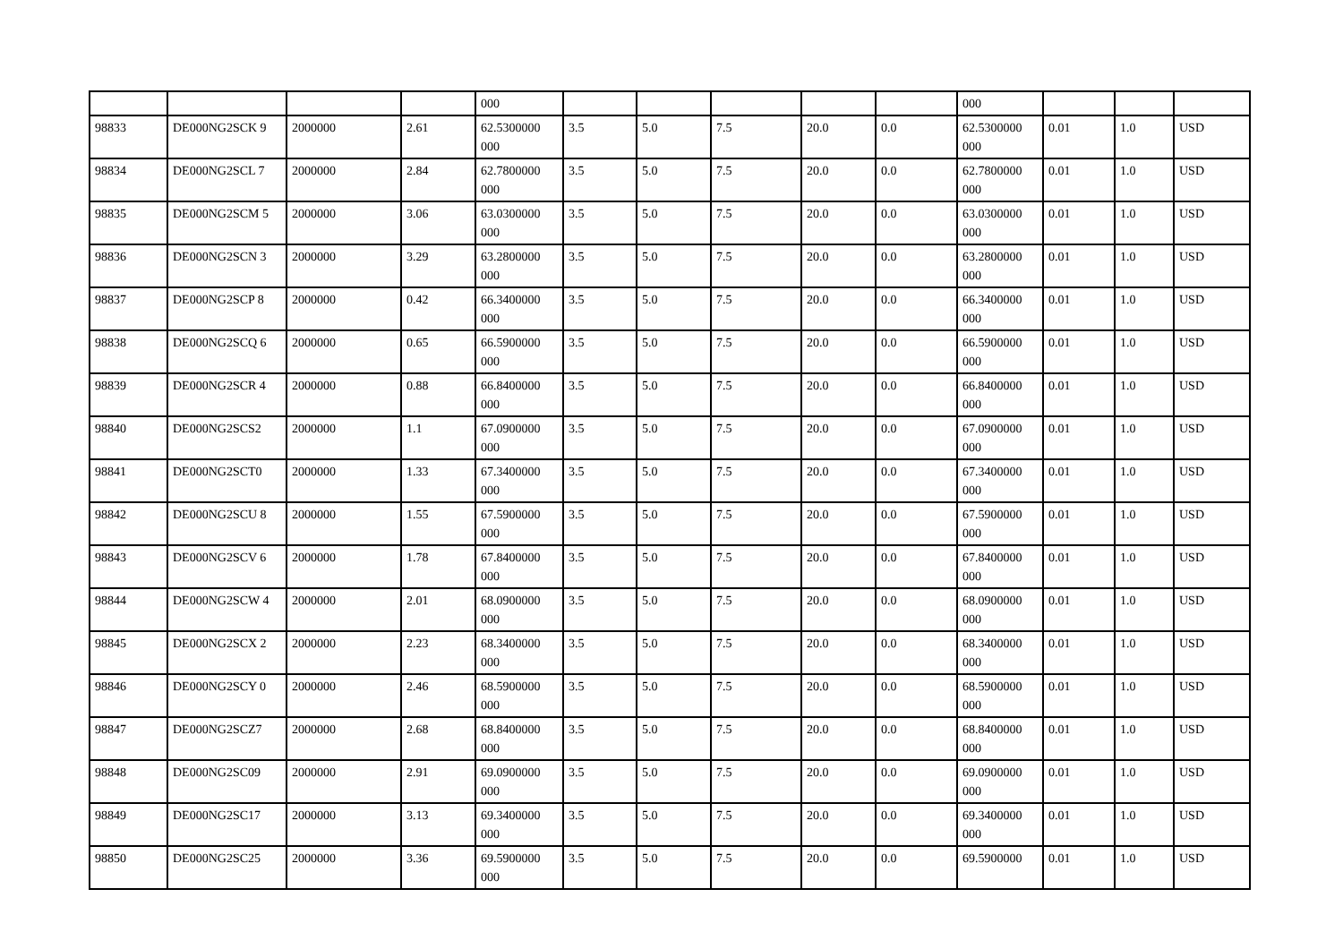| | | | | 000 | | | | | | 000 | | | |
| 98833 | DE000NG2SCK 9 | 2000000 | 2.61 | 62.5300000 000 | 3.5 | 5.0 | 7.5 | 20.0 | 0.0 | 62.5300000 000 | 0.01 | 1.0 | USD |
| 98834 | DE000NG2SCL 7 | 2000000 | 2.84 | 62.7800000 000 | 3.5 | 5.0 | 7.5 | 20.0 | 0.0 | 62.7800000 000 | 0.01 | 1.0 | USD |
| 98835 | DE000NG2SCM 5 | 2000000 | 3.06 | 63.0300000 000 | 3.5 | 5.0 | 7.5 | 20.0 | 0.0 | 63.0300000 000 | 0.01 | 1.0 | USD |
| 98836 | DE000NG2SCN 3 | 2000000 | 3.29 | 63.2800000 000 | 3.5 | 5.0 | 7.5 | 20.0 | 0.0 | 63.2800000 000 | 0.01 | 1.0 | USD |
| 98837 | DE000NG2SCP 8 | 2000000 | 0.42 | 66.3400000 000 | 3.5 | 5.0 | 7.5 | 20.0 | 0.0 | 66.3400000 000 | 0.01 | 1.0 | USD |
| 98838 | DE000NG2SCQ 6 | 2000000 | 0.65 | 66.5900000 000 | 3.5 | 5.0 | 7.5 | 20.0 | 0.0 | 66.5900000 000 | 0.01 | 1.0 | USD |
| 98839 | DE000NG2SCR 4 | 2000000 | 0.88 | 66.8400000 000 | 3.5 | 5.0 | 7.5 | 20.0 | 0.0 | 66.8400000 000 | 0.01 | 1.0 | USD |
| 98840 | DE000NG2SCS2 | 2000000 | 1.1 | 67.0900000 000 | 3.5 | 5.0 | 7.5 | 20.0 | 0.0 | 67.0900000 000 | 0.01 | 1.0 | USD |
| 98841 | DE000NG2SCT0 | 2000000 | 1.33 | 67.3400000 000 | 3.5 | 5.0 | 7.5 | 20.0 | 0.0 | 67.3400000 000 | 0.01 | 1.0 | USD |
| 98842 | DE000NG2SCU 8 | 2000000 | 1.55 | 67.5900000 000 | 3.5 | 5.0 | 7.5 | 20.0 | 0.0 | 67.5900000 000 | 0.01 | 1.0 | USD |
| 98843 | DE000NG2SCV 6 | 2000000 | 1.78 | 67.8400000 000 | 3.5 | 5.0 | 7.5 | 20.0 | 0.0 | 67.8400000 000 | 0.01 | 1.0 | USD |
| 98844 | DE000NG2SCW 4 | 2000000 | 2.01 | 68.0900000 000 | 3.5 | 5.0 | 7.5 | 20.0 | 0.0 | 68.0900000 000 | 0.01 | 1.0 | USD |
| 98845 | DE000NG2SCX 2 | 2000000 | 2.23 | 68.3400000 000 | 3.5 | 5.0 | 7.5 | 20.0 | 0.0 | 68.3400000 000 | 0.01 | 1.0 | USD |
| 98846 | DE000NG2SCY 0 | 2000000 | 2.46 | 68.5900000 000 | 3.5 | 5.0 | 7.5 | 20.0 | 0.0 | 68.5900000 000 | 0.01 | 1.0 | USD |
| 98847 | DE000NG2SCZ7 | 2000000 | 2.68 | 68.8400000 000 | 3.5 | 5.0 | 7.5 | 20.0 | 0.0 | 68.8400000 000 | 0.01 | 1.0 | USD |
| 98848 | DE000NG2SC09 | 2000000 | 2.91 | 69.0900000 000 | 3.5 | 5.0 | 7.5 | 20.0 | 0.0 | 69.0900000 000 | 0.01 | 1.0 | USD |
| 98849 | DE000NG2SC17 | 2000000 | 3.13 | 69.3400000 000 | 3.5 | 5.0 | 7.5 | 20.0 | 0.0 | 69.3400000 000 | 0.01 | 1.0 | USD |
| 98850 | DE000NG2SC25 | 2000000 | 3.36 | 69.5900000 000 | 3.5 | 5.0 | 7.5 | 20.0 | 0.0 | 69.5900000 | 0.01 | 1.0 | USD |